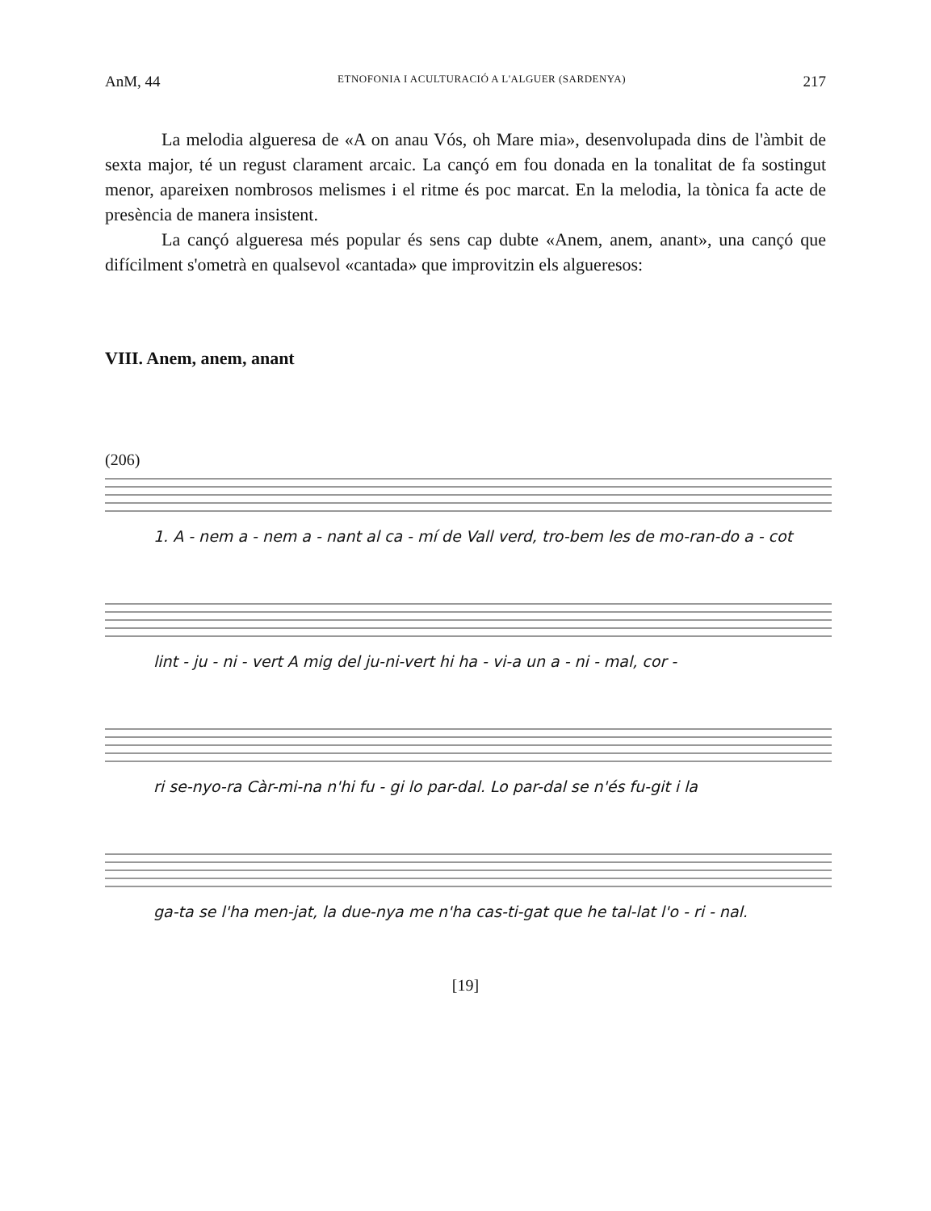AnM, 44 ETNOFONIA I ACULTURACIÓ A L'ALGUER (SARDENYA) 217
La melodia algueresa de «A on anau Vós, oh Mare mia», desenvolupada dins de l'àmbit de sexta major, té un regust clarament arcaic. La cançó em fou donada en la tonalitat de fa sostingut menor, apareixen nombrosos melismes i el ritme és poc marcat. En la melodia, la tònica fa acte de presència de manera insistent.
La cançó algueresa més popular és sens cap dubte «Anem, anem, anant», una cançó que difícilment s'ometrà en qualsevol «cantada» que improvitzin els algueresos:
VIII. Anem, anem, anant
(206)
1. A - nem a - nem a - nant al ca - mí de Vall verd, tro-bem les de mo-ran-do a - cot
lint - ju - ni - vert A mig del ju-ni-vert hi ha - vi-a un a - ni - mal, cor -
ri se-nyo-ra Càr-mi-na n'hi fu - gi lo par-dal. Lo par-dal se n'és fu-git i la
ga-ta se l'ha men-jat, la duе-nya me n'ha cas-ti-gat que he tal-lat l'o - ri - nal.
[19]